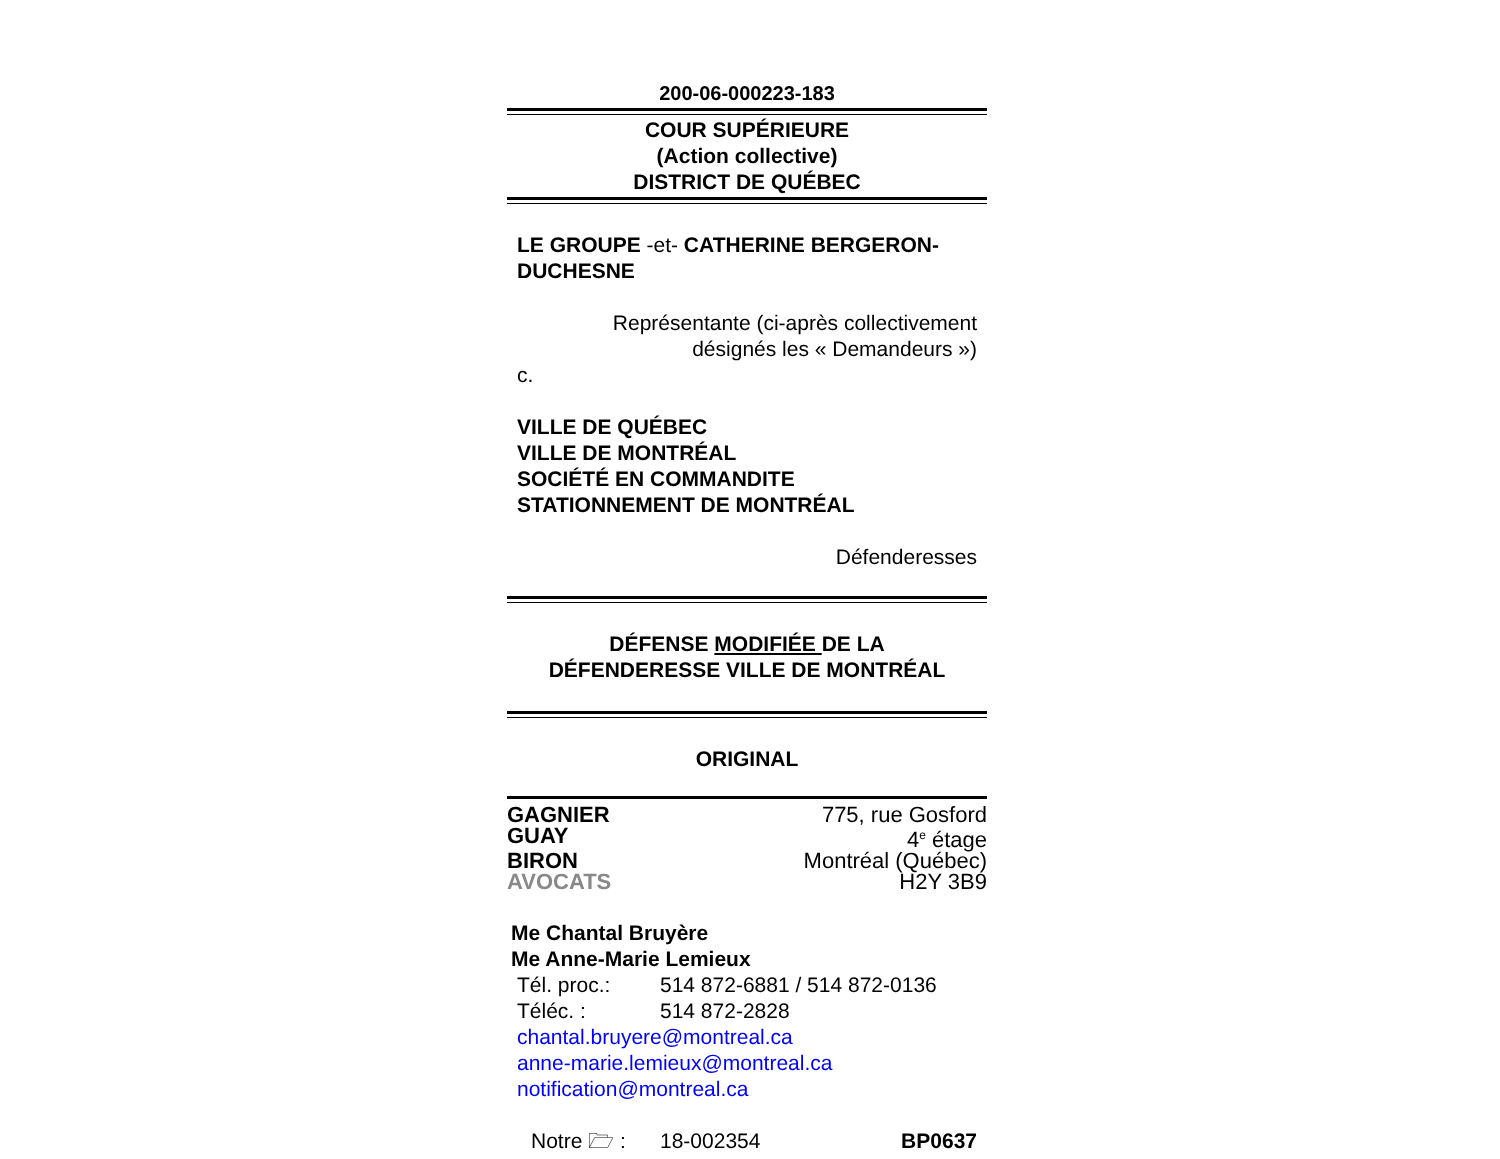200-06-000223-183
COUR SUPÉRIEURE
(Action collective)
DISTRICT DE QUÉBEC
LE GROUPE -et- CATHERINE BERGERON-DUCHESNE
Représentante (ci-après collectivement
désignés les « Demandeurs »)
c.
VILLE DE QUÉBEC
VILLE DE MONTRÉAL
SOCIÉTÉ EN COMMANDITE
STATIONNEMENT DE MONTRÉAL
Défenderesses
DÉFENSE MODIFIÉE DE LA
DÉFENDERESSE VILLE DE MONTRÉAL
ORIGINAL
GAGNIER 775, rue Gosford
GUAY 4<sup>e</sup> étage
BIRON Montréal (Québec)
AVOCATS H2Y 3B9
Me Chantal Bruyère
Me Anne-Marie Lemieux
Tél. proc.: 514 872-6881 / 514 872-0136
Téléc. : 514 872-2828
chantal.bruyere@montreal.ca
anne-marie.lemieux@montreal.ca
notification@montreal.ca
Notre 🗁 : 18-002354 BP0637